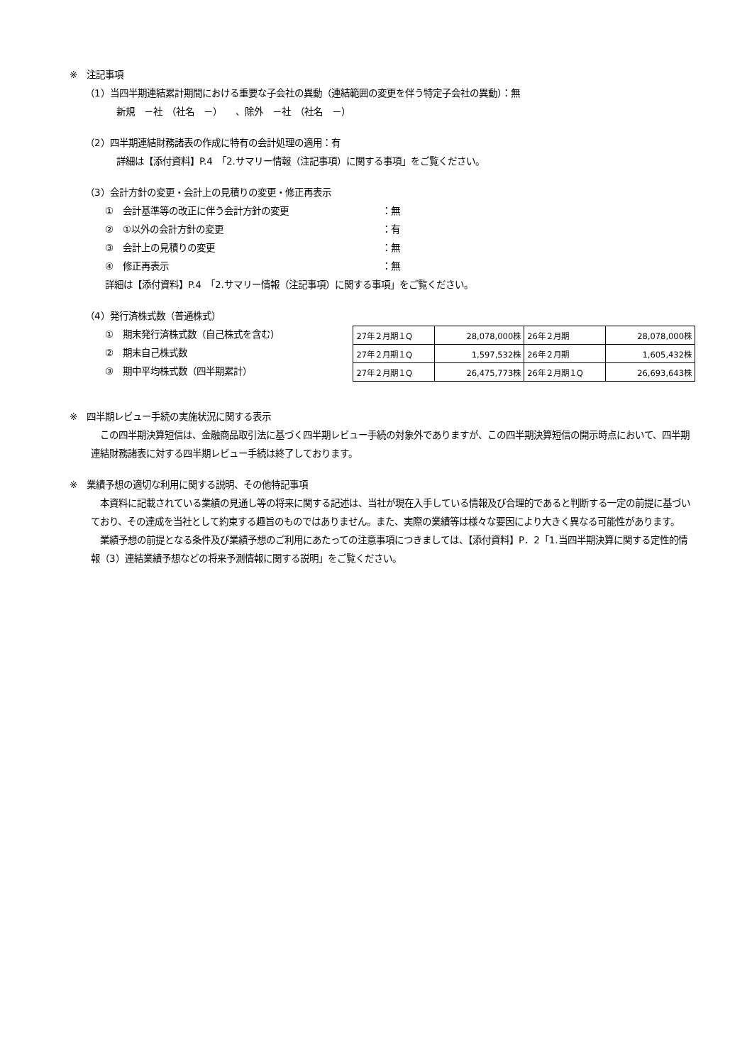※　注記事項
（1）当四半期連結累計期間における重要な子会社の異動（連結範囲の変更を伴う特定子会社の異動）：無
新規　－社　（社名　－）　　、除外　－社　（社名　－）
（2）四半期連結財務諸表の作成に特有の会計処理の適用：有
詳細は【添付資料】P.4　「2.サマリー情報（注記事項）に関する事項」をご覧ください。
（3）会計方針の変更・会計上の見積りの変更・修正再表示
①　会計基準等の改正に伴う会計方針の変更 ：無
②　①以外の会計方針の変更 ：有
③　会計上の見積りの変更 ：無
④　修正再表示 ：無
詳細は【添付資料】P.4　「2.サマリー情報（注記事項）に関する事項」をご覧ください。
（4）発行済株式数（普通株式）
①　期末発行済株式数（自己株式を含む）
②　期末自己株式数
③　期中平均株式数（四半期累計）
| 27年２月期１Q | 28,078,000株 | 26年２月期 | 28,078,000株 |
| 27年２月期１Q | 1,597,532株 | 26年２月期 | 1,605,432株 |
| 27年２月期１Q | 26,475,773株 | 26年２月期１Q | 26,693,643株 |
※　四半期レビュー手続の実施状況に関する表示
　この四半期決算短信は、金融商品取引法に基づく四半期レビュー手続の対象外でありますが、この四半期決算短信の開示時点において、四半期連結財務諸表に対する四半期レビュー手続は終了しております。
※　業績予想の適切な利用に関する説明、その他特記事項
　本資料に記載されている業績の見通し等の将来に関する記述は、当社が現在入手している情報及び合理的であると判断する一定の前提に基づいており、その達成を当社として約束する趣旨のものではありません。また、実際の業績等は様々な要因により大きく異なる可能性があります。
　業績予想の前提となる条件及び業績予想のご利用にあたっての注意事項につきましては、【添付資料】P．2「1.当四半期決算に関する定性的情報（3）連結業績予想などの将来予測情報に関する説明」をご覧ください。